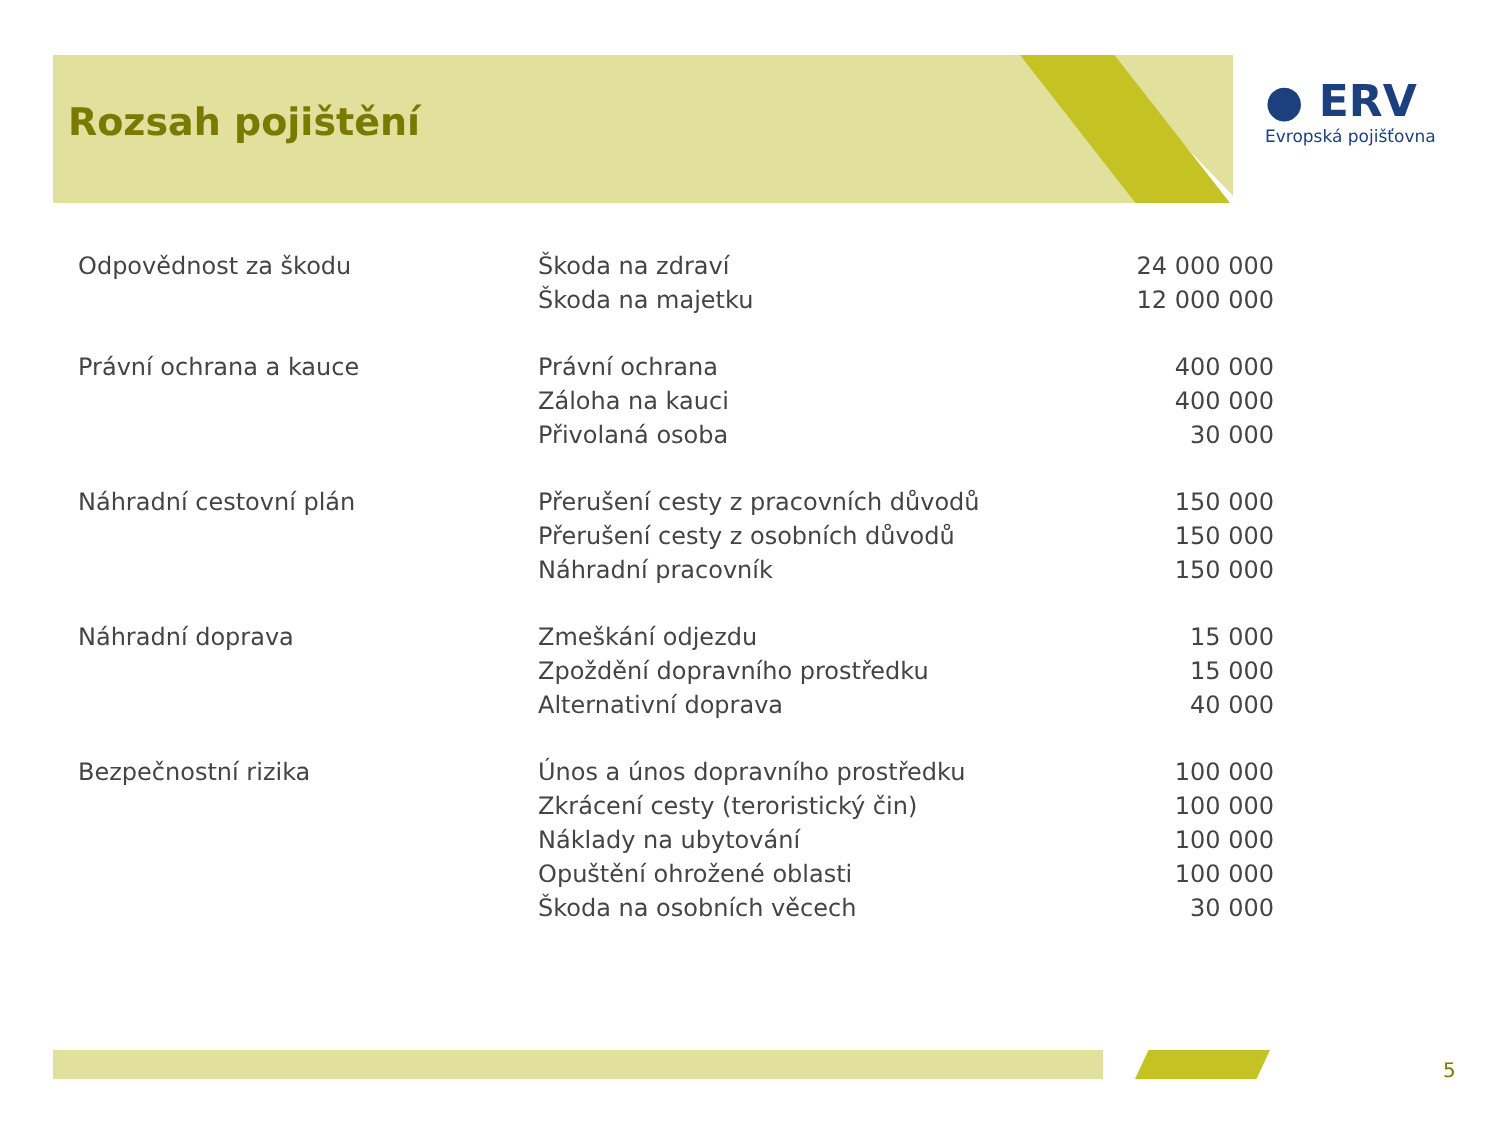Rozsah pojištění
● ERV
Evropská pojišťovna
| Odpovědnost za škodu | Škoda na zdraví | 24 000 000 |
| | Škoda na majetku | 12 000 000 |
| Právní ochrana a kauce | Právní ochrana | 400 000 |
| | Záloha na kauci | 400 000 |
| | Přivolaná osoba | 30 000 |
| Náhradní cestovní plán | Přerušení cesty z pracovních důvodů | 150 000 |
| | Přerušení cesty z osobních důvodů | 150 000 |
| | Náhradní pracovník | 150 000 |
| Náhradní doprava | Zmeškání odjezdu | 15 000 |
| | Zpoždění dopravního prostředku | 15 000 |
| | Alternativní doprava | 40 000 |
| Bezpečnostní rizika | Únos a únos dopravního prostředku | 100 000 |
| | Zkrácení cesty (teroristický čin) | 100 000 |
| | Náklady na ubytování | 100 000 |
| | Opuštění ohrožené oblasti | 100 000 |
| | Škoda na osobních věcech | 30 000 |
5